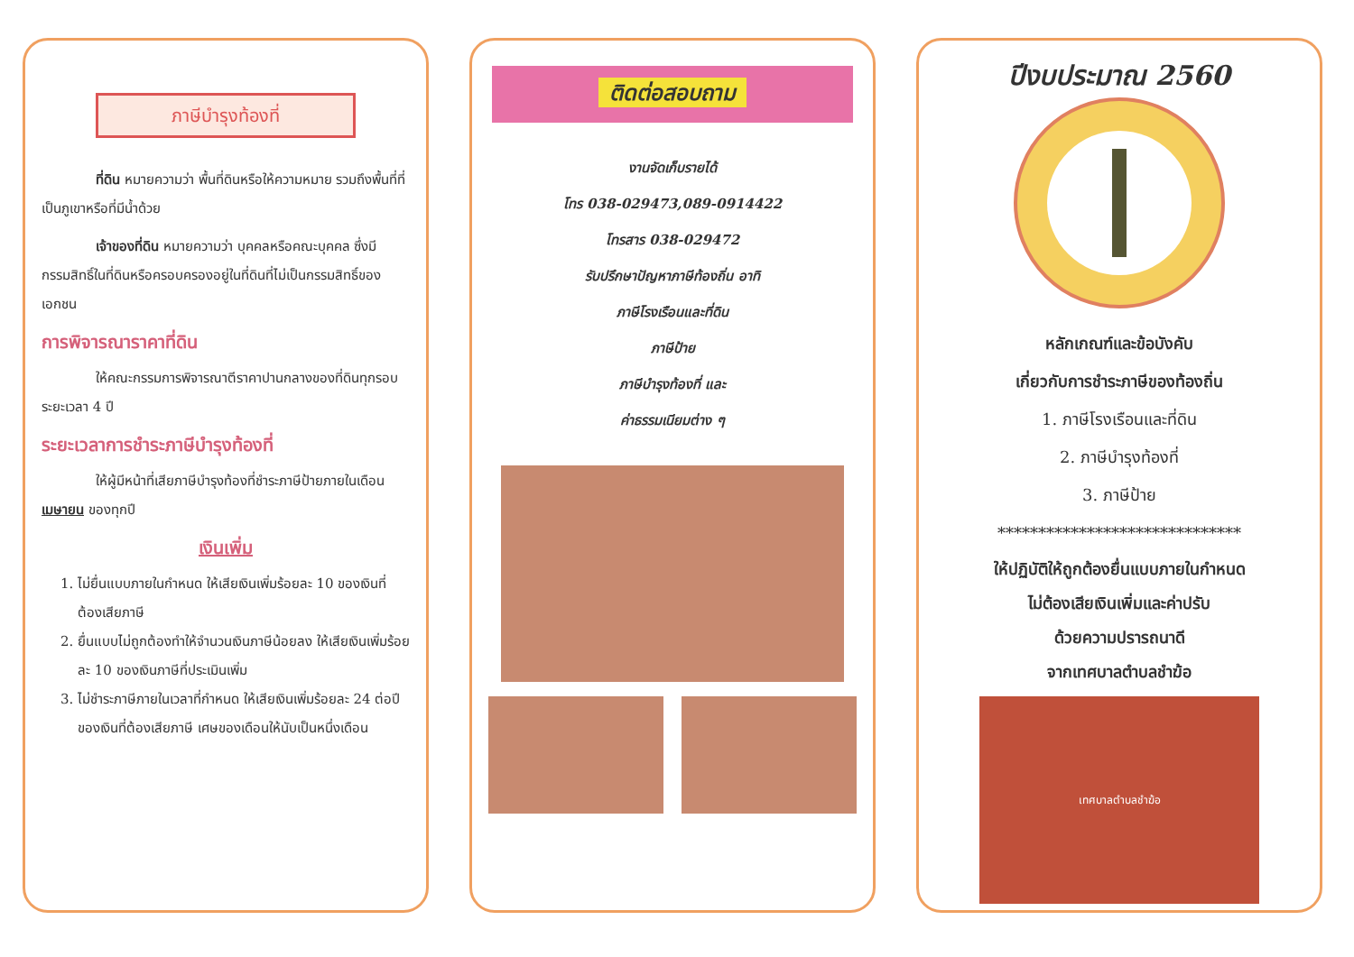ภาษีบำรุงท้องที่
ที่ดิน หมายความว่า พื้นที่ดินหรือให้ความหมาย รวมถึงพื้นที่ที่เป็นภูเขาหรือที่มีน้ำด้วย
เจ้าของที่ดิน หมายความว่า บุคคลหรือคณะบุคคล ซึ่งมีกรรมสิทธิ์ในที่ดินหรือครอบครองอยู่ในที่ดินที่ไม่เป็นกรรมสิทธิ์ของเอกชน
การพิจารณาราคาที่ดิน
ให้คณะกรรมการพิจารณาตีราคาปานกลางของที่ดินทุกรอบระยะเวลา 4 ปี
ระยะเวลาการชำระภาษีบำรุงท้องที่
ให้ผู้มีหน้าที่เสียภาษีบำรุงท้องที่ชำระภาษีป้ายภายในเดือน เมษายน ของทุกปี
เงินเพิ่ม
1. ไม่ยื่นแบบภายในกำหนด ให้เสียเงินเพิ่มร้อยละ 10 ของเงินที่ต้องเสียภาษี
2. ยื่นแบบไม่ถูกต้องทำให้จำนวนเงินภาษีน้อยลง ให้เสียเงินเพิ่มร้อยละ 10 ของเงินภาษีที่ประเมินเพิ่ม
3. ไม่ชำระภาษีภายในเวลาที่กำหนด ให้เสียเงินเพิ่มร้อยละ 24 ต่อปีของเงินที่ต้องเสียภาษี เศษของเดือนให้นับเป็นหนึ่งเดือน
ติดต่อสอบถาม
งานจัดเก็บรายได้
โทร 038-029473,089-0914422
โทรสาร 038-029472
รับปรึกษาปัญหาภาษีท้องถิ่น อาทิ
ภาษีโรงเรือนและที่ดิน
ภาษีป้าย
ภาษีบำรุงท้องที่ และ
ค่าธรรมเนียมต่าง ๆ
ปีงบประมาณ 2560
หลักเกณฑ์และข้อบังคับ
เกี่ยวกับการชำระภาษีของท้องถิ่น
1. ภาษีโรงเรือนและที่ดิน
2. ภาษีบำรุงท้องที่
3. ภาษีป้าย
******************************
ให้ปฏิบัติให้ถูกต้องยื่นแบบภายในกำหนด
ไม่ต้องเสียเงินเพิ่มและค่าปรับ
ด้วยความปรารถนาดี
จากเทศบาลตำบลชำฆ้อ
เทศบาลตำบลชำฆ้อ